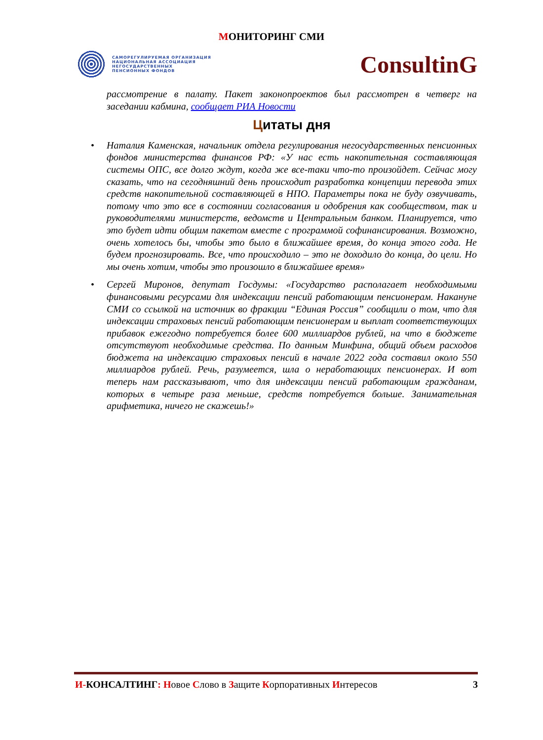МОНИТОРИНГ СМИ
САМОРЕГУЛИРУЕМАЯ ОРГАНИЗАЦИЯ
НАЦИОНАЛЬНАЯ АССОЦИАЦИЯ
НЕГОСУДАРСТВЕННЫХ
ПЕНСИОННЫХ ФОНДОВ
ConsultinG
рассмотрение в палату. Пакет законопроектов был рассмотрен в четверг на заседании кабмина, сообщает РИА Новости
Цитаты дня
• Наталия Каменская, начальник отдела регулирования негосударственных пенсионных фондов министерства финансов РФ: «У нас есть накопительная составляющая системы ОПС, все долго ждут, когда же все-таки что-то произойдет. Сейчас могу сказать, что на сегодняшний день происходит разработка концепции перевода этих средств накопительной составляющей в НПО. Параметры пока не буду озвучивать, потому что это все в состоянии согласования и одобрения как сообществом, так и руководителями министерств, ведомств и Центральным банком. Планируется, что это будет идти общим пакетом вместе с программой софинансирования. Возможно, очень хотелось бы, чтобы это было в ближайшее время, до конца этого года. Не будем прогнозировать. Все, что происходило – это не доходило до конца, до цели. Но мы очень хотим, чтобы это произошло в ближайшее время»
• Сергей Миронов, депутат Госдумы: «Государство располагает необходимыми финансовыми ресурсами для индексации пенсий работающим пенсионерам. Накануне СМИ со ссылкой на источник во фракции “Единая Россия” сообщили о том, что для индексации страховых пенсий работающим пенсионерам и выплат соответствующих прибавок ежегодно потребуется более 600 миллиардов рублей, на что в бюджете отсутствуют необходимые средства. По данным Минфина, общий объем расходов бюджета на индексацию страховых пенсий в начале 2022 года составил около 550 миллиардов рублей. Речь, разумеется, шла о неработающих пенсионерах. И вот теперь нам рассказывают, что для индексации пенсий работающим гражданам, которых в четыре раза меньше, средств потребуется больше. Занимательная арифметика, ничего не скажешь!»
И-КОНСАЛТИНГ: Новое Слово в Защите Корпоративных Интересов 3